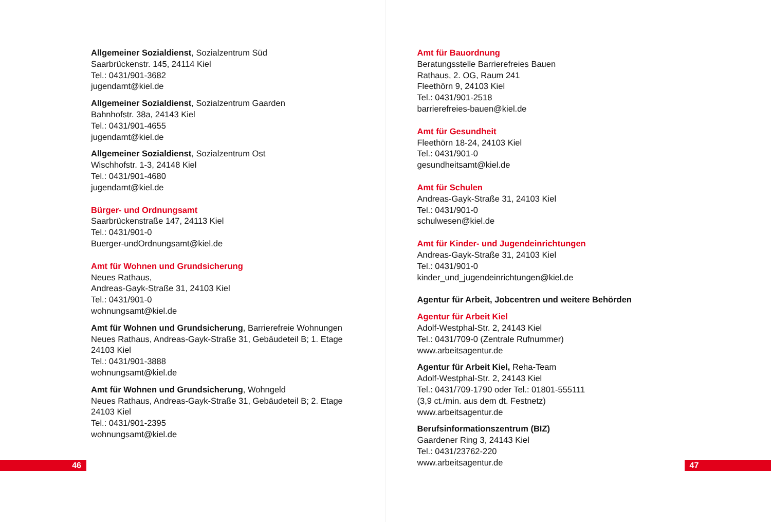Allgemeiner Sozialdienst, Sozialzentrum Süd
Saarbrückenstr. 145, 24114 Kiel
Tel.: 0431/901-3682
jugendamt@kiel.de
Allgemeiner Sozialdienst, Sozialzentrum Gaarden
Bahnhofstr. 38a, 24143 Kiel
Tel.: 0431/901-4655
jugendamt@kiel.de
Allgemeiner Sozialdienst, Sozialzentrum Ost
Wischhofstr. 1-3, 24148 Kiel
Tel.: 0431/901-4680
jugendamt@kiel.de
Bürger- und Ordnungsamt
Saarbrückenstraße 147, 24113 Kiel
Tel.: 0431/901-0
Buerger-undOrdnungsamt@kiel.de
Amt für Wohnen und Grundsicherung
Neues Rathaus,
Andreas-Gayk-Straße 31, 24103 Kiel
Tel.: 0431/901-0
wohnungsamt@kiel.de
Amt für Wohnen und Grundsicherung, Barrierefreie Wohnungen
Neues Rathaus, Andreas-Gayk-Straße 31, Gebäudeteil B; 1. Etage
24103 Kiel
Tel.: 0431/901-3888
wohnungsamt@kiel.de
Amt für Wohnen und Grundsicherung, Wohngeld
Neues Rathaus, Andreas-Gayk-Straße 31, Gebäudeteil B; 2. Etage
24103 Kiel
Tel.: 0431/901-2395
wohnungsamt@kiel.de
46
Amt für Bauordnung
Beratungsstelle Barrierefreies Bauen
Rathaus, 2. OG, Raum 241
Fleethörn 9, 24103 Kiel
Tel.: 0431/901-2518
barrierefreies-bauen@kiel.de
Amt für Gesundheit
Fleethörn 18-24, 24103 Kiel
Tel.: 0431/901-0
gesundheitsamt@kiel.de
Amt für Schulen
Andreas-Gayk-Straße 31, 24103 Kiel
Tel.: 0431/901-0
schulwesen@kiel.de
Amt für Kinder- und Jugendeinrichtungen
Andreas-Gayk-Straße 31, 24103 Kiel
Tel.: 0431/901-0
kinder_und_jugendeinrichtungen@kiel.de
Agentur für Arbeit, Jobcentren und weitere Behörden
Agentur für Arbeit Kiel
Adolf-Westphal-Str. 2, 24143 Kiel
Tel.: 0431/709-0 (Zentrale Rufnummer)
www.arbeitsagentur.de
Agentur für Arbeit Kiel, Reha-Team
Adolf-Westphal-Str. 2, 24143 Kiel
Tel.: 0431/709-1790 oder Tel.: 01801-555111
(3,9 ct./min. aus dem dt. Festnetz)
www.arbeitsagentur.de
Berufsinformationszentrum (BIZ)
Gaardener Ring 3, 24143 Kiel
Tel.: 0431/23762-220
www.arbeitsagentur.de
47